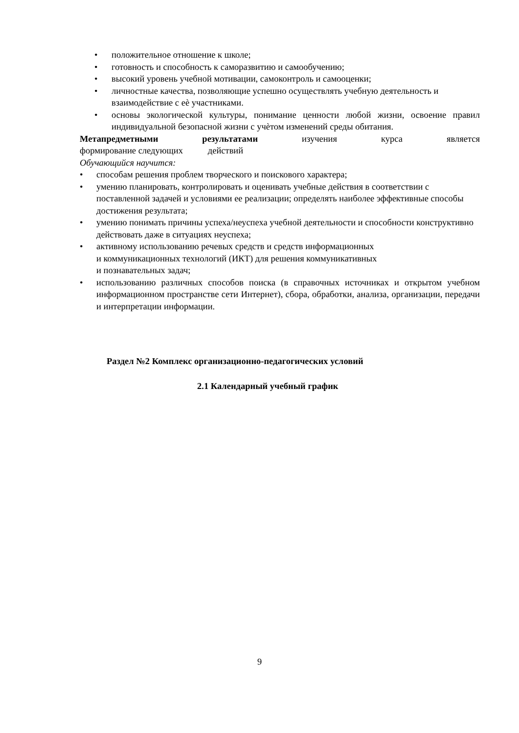• положительное отношение к школе;
• готовность и способность к саморазвитию и самообучению;
• высокий уровень учебной мотивации, самоконтроль и самооценки;
• личностные качества, позволяющие успешно осуществлять учебную деятельность и взаимодействие с еѐ участниками.
• основы экологической культуры, понимание ценности любой жизни, освоение правил индивидуальной безопасной жизни с учѐтом изменений среды обитания.
Метапредметными результатами изучения курса является
формирование следующих действий
Обучающийся научится:
• способам решения проблем творческого и поискового характера;
• умению планировать, контролировать и оценивать учебные действия в соответствии с поставленной задачей и условиями ее реализации; определять наиболее эффективные способы достижения результата;
• умению понимать причины успеха/неуспеха учебной деятельности и способности конструктивно действовать даже в ситуациях неуспеха;
• активному использованию речевых средств и средств информационных
и коммуникационных технологий (ИКТ) для решения коммуникативных
и познавательных задач;
• использованию различных способов поиска (в справочных источниках и открытом учебном информационном пространстве сети Интернет), сбора, обработки, анализа, организации, передачи и интерпретации информации.
Раздел №2 Комплекс организационно-педагогических условий
2.1 Календарный учебный график
9